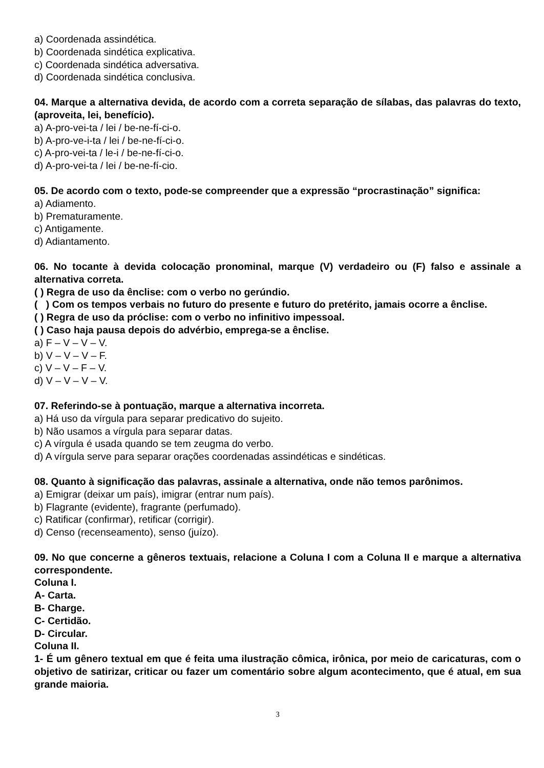a) Coordenada assindética.
b) Coordenada sindética explicativa.
c) Coordenada sindética adversativa.
d) Coordenada sindética conclusiva.
04. Marque a alternativa devida, de acordo com a correta separação de sílabas, das palavras do texto, (aproveita, lei, benefício).
a) A-pro-vei-ta / lei / be-ne-fí-ci-o.
b) A-pro-ve-i-ta / lei / be-ne-fí-ci-o.
c) A-pro-vei-ta / le-i / be-ne-fí-ci-o.
d) A-pro-vei-ta / lei / be-ne-fí-cio.
05. De acordo com o texto, pode-se compreender que a expressão “procrastinação” significa:
a) Adiamento.
b) Prematuramente.
c) Antigamente.
d) Adiantamento.
06. No tocante à devida colocação pronominal, marque (V) verdadeiro ou (F) falso e assinale a alternativa correta.
( ) Regra de uso da ênclise: com o verbo no gerúndio.
( ) Com os tempos verbais no futuro do presente e futuro do pretérito, jamais ocorre a ênclise.
( ) Regra de uso da próclise: com o verbo no infinitivo impessoal.
( ) Caso haja pausa depois do advérbio, emprega-se a ênclise.
a) F – V – V – V.
b) V – V – V – F.
c) V – V – F – V.
d) V – V – V – V.
07. Referindo-se à pontuação, marque a alternativa incorreta.
a) Há uso da vírgula para separar predicativo do sujeito.
b) Não usamos a vírgula para separar datas.
c) A vírgula é usada quando se tem zeugma do verbo.
d) A vírgula serve para separar orações coordenadas assindéticas e sindéticas.
08. Quanto à significação das palavras, assinale a alternativa, onde não temos parônimos.
a) Emigrar (deixar um país), imigrar (entrar num país).
b) Flagrante (evidente), fragrante (perfumado).
c) Ratificar (confirmar), retificar (corrigir).
d) Censo (recenseamento), senso (juízo).
09. No que concerne a gêneros textuais, relacione a Coluna I com a Coluna II e marque a alternativa correspondente.
Coluna I.
A- Carta.
B- Charge.
C- Certidão.
D- Circular.
Coluna II.
1- É um gênero textual em que é feita uma ilustração cômica, irônica, por meio de caricaturas, com o objetivo de satirizar, criticar ou fazer um comentário sobre algum acontecimento, que é atual, em sua grande maioria.
3